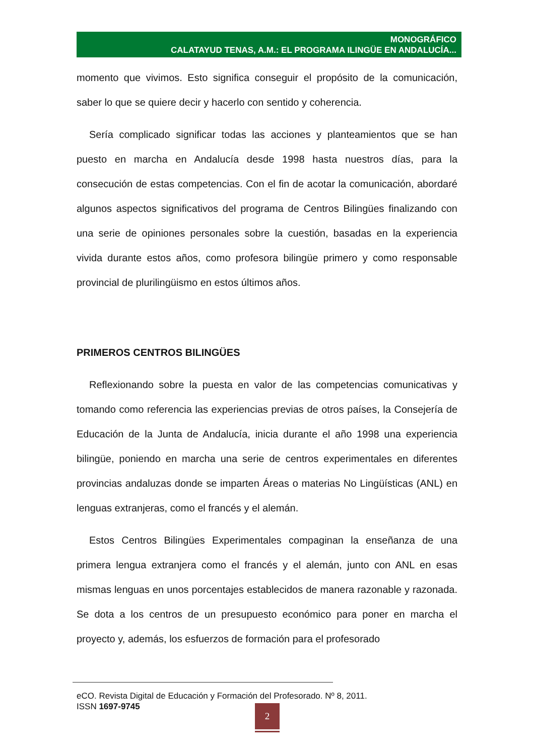MONOGRÁFICO
CALATAYUD TENAS, A.M.: EL PROGRAMA ILINGÜE EN ANDALUCÍA...
momento que vivimos. Esto significa conseguir el propósito de la comunicación, saber lo que se quiere decir y hacerlo con sentido y coherencia.
Sería complicado significar todas las acciones y planteamientos que se han puesto en marcha en Andalucía desde 1998 hasta nuestros días, para la consecución de estas competencias. Con el fin de acotar la comunicación, abordaré algunos aspectos significativos del programa de Centros Bilingües finalizando con una serie de opiniones personales sobre la cuestión, basadas en la experiencia vivida durante estos años, como profesora bilingüe primero y como responsable provincial de plurilingüismo en estos últimos años.
PRIMEROS CENTROS BILINGÜES
Reflexionando sobre la puesta en valor de las competencias comunicativas y tomando como referencia las experiencias previas de otros países, la Consejería de Educación de la Junta de Andalucía, inicia durante el año 1998 una experiencia bilingüe, poniendo en marcha una serie de centros experimentales en diferentes provincias andaluzas donde se imparten Áreas o materias No Lingüísticas (ANL) en lenguas extranjeras, como el francés y el alemán.
Estos Centros Bilingües Experimentales compaginan la enseñanza de una primera lengua extranjera como el francés y el alemán, junto con ANL en esas mismas lenguas en unos porcentajes establecidos de manera razonable y razonada. Se dota a los centros de un presupuesto económico para poner en marcha el proyecto y, además, los esfuerzos de formación para el profesorado
eCO. Revista Digital de Educación y Formación del Profesorado. Nº 8, 2011.
ISSN 1697-9745
2